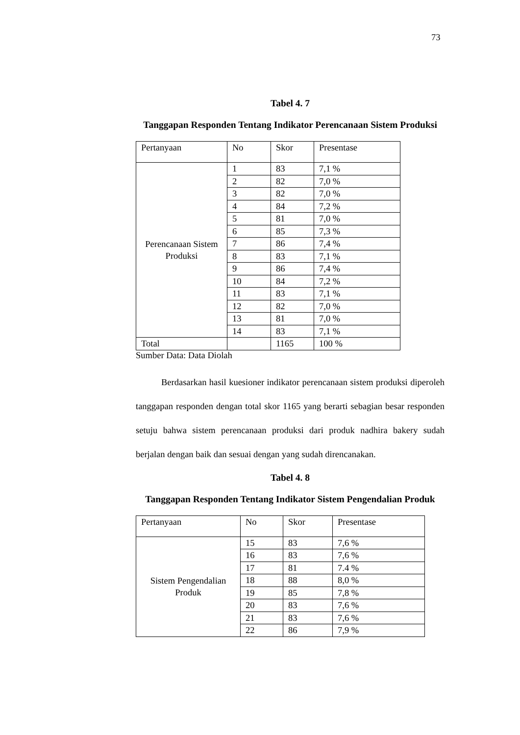73
Tabel 4. 7
Tanggapan Responden Tentang Indikator Perencanaan Sistem Produksi
| Pertanyaan | No | Skor | Presentase |
| Perencanaan Sistem Produksi | 1 | 83 | 7,1 % |
| | 2 | 82 | 7,0 % |
| | 3 | 82 | 7,0 % |
| | 4 | 84 | 7,2 % |
| | 5 | 81 | 7,0 % |
| | 6 | 85 | 7,3 % |
| | 7 | 86 | 7,4 % |
| | 8 | 83 | 7,1 % |
| | 9 | 86 | 7,4 % |
| | 10 | 84 | 7,2 % |
| | 11 | 83 | 7,1 % |
| | 12 | 82 | 7,0 % |
| | 13 | 81 | 7,0 % |
| | 14 | 83 | 7,1 % |
| Total | | 1165 | 100 % |
Sumber Data: Data Diolah
Berdasarkan hasil kuesioner indikator perencanaan sistem produksi diperoleh tanggapan responden dengan total skor 1165 yang berarti sebagian besar responden setuju bahwa sistem perencanaan produksi dari produk nadhira bakery sudah berjalan dengan baik dan sesuai dengan yang sudah direncanakan.
Tabel 4. 8
Tanggapan Responden Tentang Indikator Sistem Pengendalian Produk
| Pertanyaan | No | Skor | Presentase |
| Sistem Pengendalian Produk | 15 | 83 | 7,6 % |
| | 16 | 83 | 7,6 % |
| | 17 | 81 | 7.4 % |
| | 18 | 88 | 8,0 % |
| | 19 | 85 | 7,8 % |
| | 20 | 83 | 7,6 % |
| | 21 | 83 | 7,6 % |
| | 22 | 86 | 7,9 % |